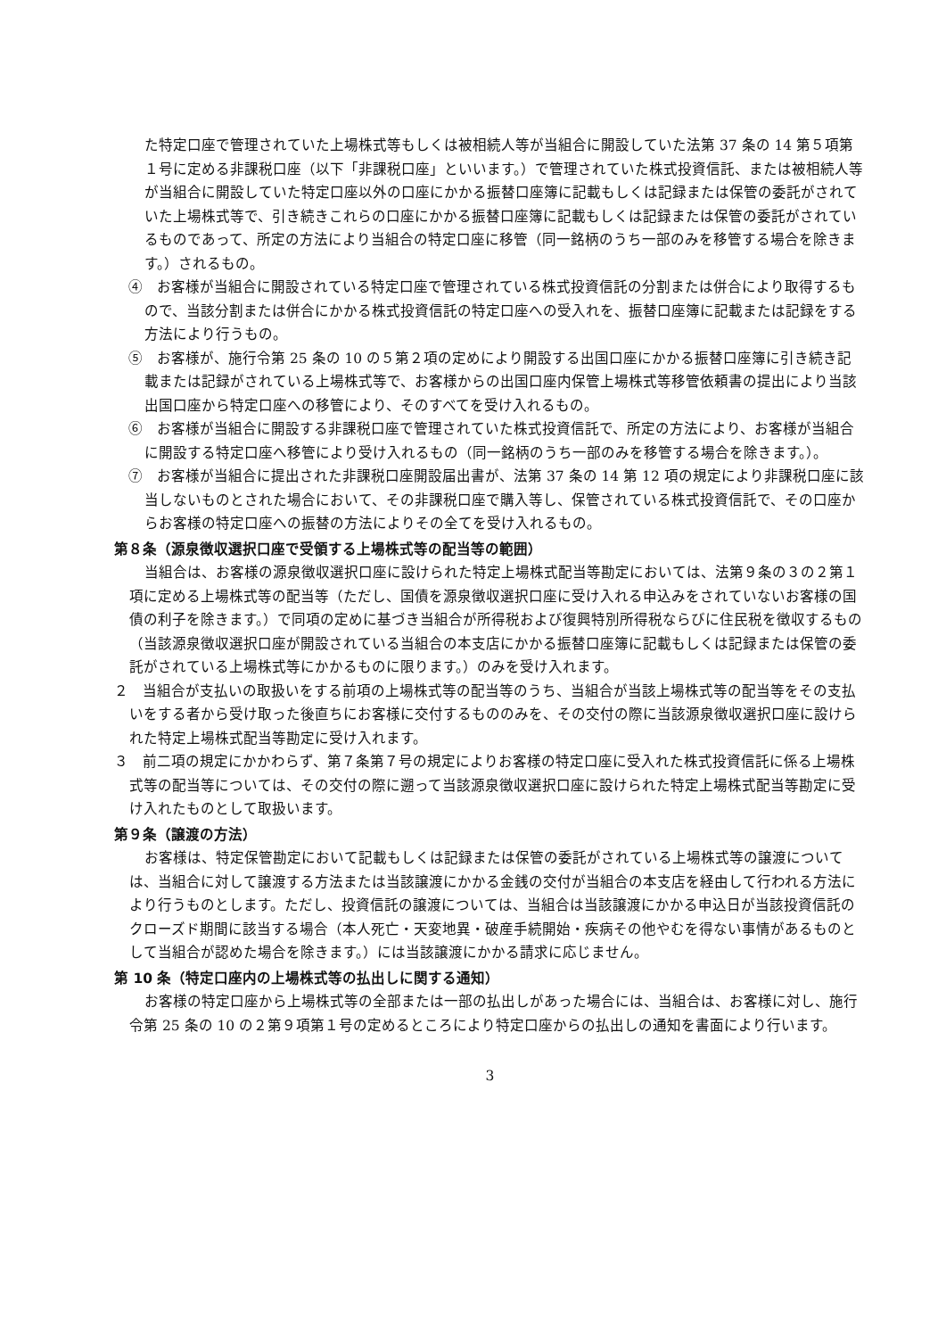た特定口座で管理されていた上場株式等もしくは被相続人等が当組合に開設していた法第 37 条の 14 第５項第１号に定める非課税口座（以下「非課税口座」といいます。）で管理されていた株式投資信託、または被相続人等が当組合に開設していた特定口座以外の口座にかかる振替口座簿に記載もしくは記録または保管の委託がされていた上場株式等で、引き続きこれらの口座にかかる振替口座簿に記載もしくは記録または保管の委託がされているものであって、所定の方法により当組合の特定口座に移管（同一銘柄のうち一部のみを移管する場合を除きます。）されるもの。
④　お客様が当組合に開設されている特定口座で管理されている株式投資信託の分割または併合により取得するもので、当該分割または併合にかかる株式投資信託の特定口座への受入れを、振替口座簿に記載または記録をする方法により行うもの。
⑤　お客様が、施行令第 25 条の 10 の５第２項の定めにより開設する出国口座にかかる振替口座簿に引き続き記載または記録がされている上場株式等で、お客様からの出国口座内保管上場株式等移管依頼書の提出により当該出国口座から特定口座への移管により、そのすべてを受け入れるもの。
⑥　お客様が当組合に開設する非課税口座で管理されていた株式投資信託で、所定の方法により、お客様が当組合に開設する特定口座へ移管により受け入れるもの（同一銘柄のうち一部のみを移管する場合を除きます。）。
⑦　お客様が当組合に提出された非課税口座開設届出書が、法第 37 条の 14 第 12 項の規定により非課税口座に該当しないものとされた場合において、その非課税口座で購入等し、保管されている株式投資信託で、その口座からお客様の特定口座への振替の方法によりその全てを受け入れるもの。
第８条（源泉徴収選択口座で受領する上場株式等の配当等の範囲）
当組合は、お客様の源泉徴収選択口座に設けられた特定上場株式配当等勘定においては、法第９条の３の２第１項に定める上場株式等の配当等（ただし、国債を源泉徴収選択口座に受け入れる申込みをされていないお客様の国債の利子を除きます。）で同項の定めに基づき当組合が所得税および復興特別所得税ならびに住民税を徴収するもの（当該源泉徴収選択口座が開設されている当組合の本支店にかかる振替口座簿に記載もしくは記録または保管の委託がされている上場株式等にかかるものに限ります。）のみを受け入れます。
２　当組合が支払いの取扱いをする前項の上場株式等の配当等のうち、当組合が当該上場株式等の配当等をその支払いをする者から受け取った後直ちにお客様に交付するもののみを、その交付の際に当該源泉徴収選択口座に設けられた特定上場株式配当等勘定に受け入れます。
３　前二項の規定にかかわらず、第７条第７号の規定によりお客様の特定口座に受入れた株式投資信託に係る上場株式等の配当等については、その交付の際に遡って当該源泉徴収選択口座に設けられた特定上場株式配当等勘定に受け入れたものとして取扱います。
第９条（譲渡の方法）
お客様は、特定保管勘定において記載もしくは記録または保管の委託がされている上場株式等の譲渡については、当組合に対して譲渡する方法または当該譲渡にかかる金銭の交付が当組合の本支店を経由して行われる方法により行うものとします。ただし、投資信託の譲渡については、当組合は当該譲渡にかかる申込日が当該投資信託のクローズド期間に該当する場合（本人死亡・天変地異・破産手続開始・疾病その他やむを得ない事情があるものとして当組合が認めた場合を除きます。）には当該譲渡にかかる請求に応じません。
第 10 条（特定口座内の上場株式等の払出しに関する通知）
お客様の特定口座から上場株式等の全部または一部の払出しがあった場合には、当組合は、お客様に対し、施行令第 25 条の 10 の２第９項第１号の定めるところにより特定口座からの払出しの通知を書面により行います。
3